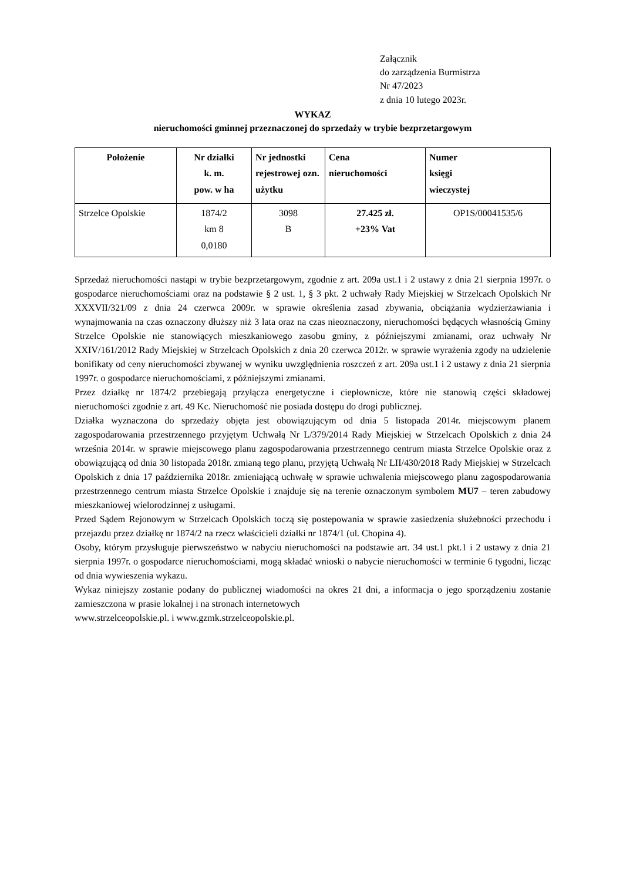Załącznik
do zarządzenia Burmistrza
Nr 47/2023
z dnia 10 lutego 2023r.
WYKAZ
nieruchomości gminnej przeznaczonej do sprzedaży w trybie bezprzetargowym
| Położenie | Nr działki k. m. pow. w ha | Nr jednostki rejestrowej ozn. użytku | Cena nieruchomości | Numer księgi wieczystej |
| --- | --- | --- | --- | --- |
| Strzelce Opolskie | 1874/2 km 8 0,0180 | 3098 B | 27.425 zł. +23% Vat | OP1S/00041535/6 |
Sprzedaż nieruchomości nastąpi w trybie bezprzetargowym, zgodnie z art. 209a ust.1 i 2 ustawy z dnia 21 sierpnia 1997r. o gospodarce nieruchomościami oraz na podstawie § 2 ust. 1, § 3 pkt. 2 uchwały Rady Miejskiej w Strzelcach Opolskich Nr XXXVII/321/09 z dnia 24 czerwca 2009r. w sprawie określenia zasad zbywania, obciążania wydzierżawiania i wynajmowania na czas oznaczony dłuższy niż 3 lata oraz na czas nieoznaczony, nieruchomości będących własnością Gminy Strzelce Opolskie nie stanowiących mieszkaniowego zasobu gminy, z późniejszymi zmianami, oraz uchwały Nr XXIV/161/2012 Rady Miejskiej w Strzelcach Opolskich z dnia 20 czerwca 2012r. w sprawie wyrażenia zgody na udzielenie bonifikaty od ceny nieruchomości zbywanej w wyniku uwzględnienia roszczeń z art. 209a ust.1 i 2 ustawy z dnia 21 sierpnia 1997r. o gospodarce nieruchomościami, z późniejszymi zmianami.
Przez działkę nr 1874/2 przebiegają przyłącza energetyczne i ciepłownicze, które nie stanowią części składowej nieruchomości zgodnie z art. 49 Kc. Nieruchomość nie posiada dostępu do drogi publicznej.
Działka wyznaczona do sprzedaży objęta jest obowiązującym od dnia 5 listopada 2014r. miejscowym planem zagospodarowania przestrzennego przyjętym Uchwałą Nr L/379/2014 Rady Miejskiej w Strzelcach Opolskich z dnia 24 września 2014r. w sprawie miejscowego planu zagospodarowania przestrzennego centrum miasta Strzelce Opolskie oraz z obowiązującą od dnia 30 listopada 2018r. zmianą tego planu, przyjętą Uchwałą Nr LII/430/2018 Rady Miejskiej w Strzelcach Opolskich z dnia 17 października 2018r. zmieniającą uchwałę w sprawie uchwalenia miejscowego planu zagospodarowania przestrzennego centrum miasta Strzelce Opolskie i znajduje się na terenie oznaczonym symbolem MU7 – teren zabudowy mieszkaniowej wielorodzinnej z usługami.
Przed Sądem Rejonowym w Strzelcach Opolskich toczą się postepowania w sprawie zasiedzenia służebności przechodu i przejazdu przez działkę nr 1874/2 na rzecz właścicieli działki nr 1874/1 (ul. Chopina 4).
Osoby, którym przysługuje pierwszeństwo w nabyciu nieruchomości na podstawie art. 34 ust.1 pkt.1 i 2 ustawy z dnia 21 sierpnia 1997r. o gospodarce nieruchomościami, mogą składać wnioski o nabycie nieruchomości w terminie 6 tygodni, licząc od dnia wywieszenia wykazu.
Wykaz niniejszy zostanie podany do publicznej wiadomości na okres 21 dni, a informacja o jego sporządzeniu zostanie zamieszczona w prasie lokalnej i na stronach internetowych
www.strzelceopolskie.pl. i www.gzmk.strzelceopolskie.pl.